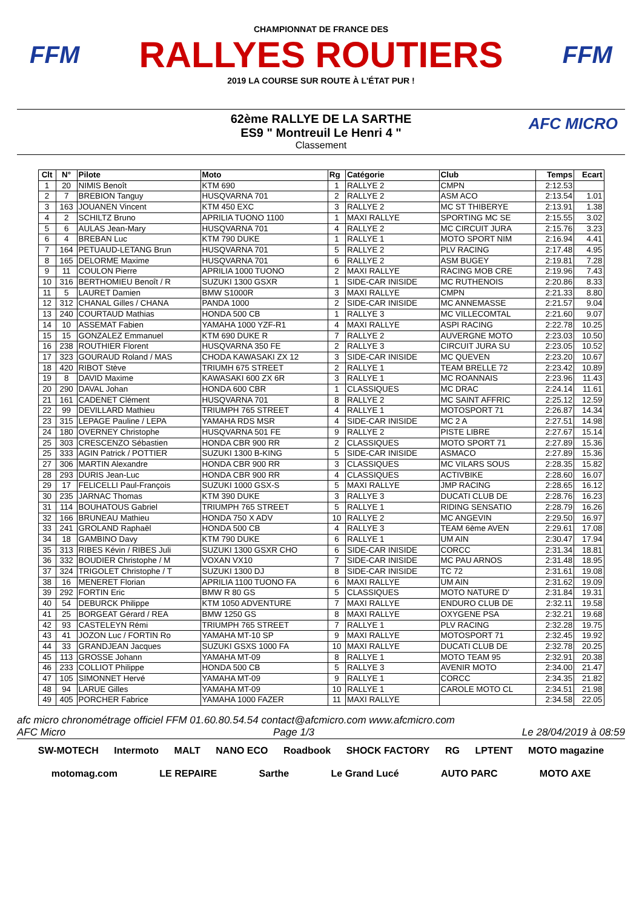FFM
CHAMPIONNAT DE FRANCE DES
RALLYES ROUTIERS
2019 LA COURSE SUR ROUTE À L'ÉTAT PUR !
FFM
62ème RALLYE DE LA SARTHE
ES9 " Montreuil Le Henri 4 "
Classement
AFC MICRO
| Clt | N° | Pilote | Moto | Rg | Catégorie | Club | Temps | Ecart |
| --- | --- | --- | --- | --- | --- | --- | --- | --- |
| 1 | 20 | NIMIS Benoît | KTM 690 | 1 | RALLYE 2 | CMPN | 2:12.53 | |
| 2 | 7 | BREBION Tanguy | HUSQVARNA 701 | 2 | RALLYE 2 | ASM ACO | 2:13.54 | 1.01 |
| 3 | 163 | JOUANEN Vincent | KTM 450 EXC | 3 | RALLYE 2 | MC ST THIBERYE | 2:13.91 | 1.38 |
| 4 | 2 | SCHILTZ Bruno | APRILIA TUONO 1100 | 1 | MAXI RALLYE | SPORTING MC SE | 2:15.55 | 3.02 |
| 5 | 6 | AULAS Jean-Mary | HUSQVARNA 701 | 4 | RALLYE 2 | MC CIRCUIT JURA | 2:15.76 | 3.23 |
| 6 | 4 | BREBAN Luc | KTM 790 DUKE | 1 | RALLYE 1 | MOTO SPORT NIM | 2:16.94 | 4.41 |
| 7 | 164 | PETUAUD-LETANG Brun | HUSQVARNA 701 | 5 | RALLYE 2 | PLV RACING | 2:17.48 | 4.95 |
| 8 | 165 | DELORME Maxime | HUSQVARNA 701 | 6 | RALLYE 2 | ASM BUGEY | 2:19.81 | 7.28 |
| 9 | 11 | COULON Pierre | APRILIA 1000 TUONO | 2 | MAXI RALLYE | RACING MOB CRE | 2:19.96 | 7.43 |
| 10 | 316 | BERTHOMIEU Benoît / R | SUZUKI 1300 GSXR | 1 | SIDE-CAR INISIDE | MC RUTHENOIS | 2:20.86 | 8.33 |
| 11 | 5 | LAURET Damien | BMW S1000R | 3 | MAXI RALLYE | CMPN | 2:21.33 | 8.80 |
| 12 | 312 | CHANAL Gilles / CHANA | PANDA 1000 | 2 | SIDE-CAR INISIDE | MC ANNEMASSE | 2:21.57 | 9.04 |
| 13 | 240 | COURTAUD Mathias | HONDA 500 CB | 1 | RALLYE 3 | MC VILLECOMTAL | 2:21.60 | 9.07 |
| 14 | 10 | ASSEMAT Fabien | YAMAHA 1000 YZF-R1 | 4 | MAXI RALLYE | ASPI RACING | 2:22.78 | 10.25 |
| 15 | 15 | GONZALEZ Emmanuel | KTM 690 DUKE R | 7 | RALLYE 2 | AUVERGNE MOTO | 2:23.03 | 10.50 |
| 16 | 238 | ROUTHIER Florent | HUSQVARNA 350 FE | 2 | RALLYE 3 | CIRCUIT JURA SU | 2:23.05 | 10.52 |
| 17 | 323 | GOURAUD Roland / MAS | CHODA KAWASAKI ZX 12 | 3 | SIDE-CAR INISIDE | MC QUEVEN | 2:23.20 | 10.67 |
| 18 | 420 | RIBOT Stève | TRIUMH 675 STREET | 2 | RALLYE 1 | TEAM BRELLE 72 | 2:23.42 | 10.89 |
| 19 | 8 | DAVID Maxime | KAWASAKI 600 ZX 6R | 3 | RALLYE 1 | MC ROANNAIS | 2:23.96 | 11.43 |
| 20 | 290 | DAVAL Johan | HONDA 600 CBR | 1 | CLASSIQUES | MC DRAC | 2:24.14 | 11.61 |
| 21 | 161 | CADENET Clément | HUSQVARNA 701 | 8 | RALLYE 2 | MC SAINT AFFRIC | 2:25.12 | 12.59 |
| 22 | 99 | DEVILLARD Mathieu | TRIUMPH 765 STREET | 4 | RALLYE 1 | MOTOSPORT 71 | 2:26.87 | 14.34 |
| 23 | 315 | LEPAGE Pauline / LEPA | YAMAHA RDS MSR | 4 | SIDE-CAR INISIDE | MC 2 A | 2:27.51 | 14.98 |
| 24 | 180 | OVERNEY Christophe | HUSQVARNA 501 FE | 9 | RALLYE 2 | PISTE LIBRE | 2:27.67 | 15.14 |
| 25 | 303 | CRESCENZO Sébastien | HONDA CBR 900 RR | 2 | CLASSIQUES | MOTO SPORT 71 | 2:27.89 | 15.36 |
| 25 | 333 | AGIN Patrick / POTTIER | SUZUKI 1300 B-KING | 5 | SIDE-CAR INISIDE | ASMACO | 2:27.89 | 15.36 |
| 27 | 306 | MARTIN Alexandre | HONDA CBR 900 RR | 3 | CLASSIQUES | MC VILARS SOUS | 2:28.35 | 15.82 |
| 28 | 293 | DURIS Jean-Luc | HONDA CBR 900 RR | 4 | CLASSIQUES | ACTIVBIKE | 2:28.60 | 16.07 |
| 29 | 17 | FELICELLI Paul-François | SUZUKI 1000 GSX-S | 5 | MAXI RALLYE | JMP RACING | 2:28.65 | 16.12 |
| 30 | 235 | JARNAC Thomas | KTM 390 DUKE | 3 | RALLYE 3 | DUCATI CLUB DE | 2:28.76 | 16.23 |
| 31 | 114 | BOUHATOUS Gabriel | TRIUMPH 765 STREET | 5 | RALLYE 1 | RIDING SENSATIO | 2:28.79 | 16.26 |
| 32 | 166 | BRUNEAU Mathieu | HONDA 750 X ADV | 10 | RALLYE 2 | MC ANGEVIN | 2:29.50 | 16.97 |
| 33 | 241 | GROLAND Raphaël | HONDA 500 CB | 4 | RALLYE 3 | TEAM 6ème AVEN | 2:29.61 | 17.08 |
| 34 | 18 | GAMBINO Davy | KTM 790 DUKE | 6 | RALLYE 1 | UM AIN | 2:30.47 | 17.94 |
| 35 | 313 | RIBES Kévin / RIBES Juli | SUZUKI 1300 GSXR CHO | 6 | SIDE-CAR INISIDE | CORCC | 2:31.34 | 18.81 |
| 36 | 332 | BOUDIER Christophe / M | VOXAN VX10 | 7 | SIDE-CAR INISIDE | MC PAU ARNOS | 2:31.48 | 18.95 |
| 37 | 324 | TRIGOLET Christophe / T | SUZUKI 1300 DJ | 8 | SIDE-CAR INISIDE | TC 72 | 2:31.61 | 19.08 |
| 38 | 16 | MENERET Florian | APRILIA 1100 TUONO FA | 6 | MAXI RALLYE | UM AIN | 2:31.62 | 19.09 |
| 39 | 292 | FORTIN Eric | BMW R 80 GS | 5 | CLASSIQUES | MOTO NATURE D' | 2:31.84 | 19.31 |
| 40 | 54 | DEBURCK Philippe | KTM 1050 ADVENTURE | 7 | MAXI RALLYE | ENDURO CLUB DE | 2:32.11 | 19.58 |
| 41 | 25 | BORGEAT Gérard / REA | BMW 1250 GS | 8 | MAXI RALLYE | OXYGENE PSA | 2:32.21 | 19.68 |
| 42 | 93 | CASTELEYN Rémi | TRIUMPH 765 STREET | 7 | RALLYE 1 | PLV RACING | 2:32.28 | 19.75 |
| 43 | 41 | JOZON Luc / FORTIN Ro | YAMAHA MT-10 SP | 9 | MAXI RALLYE | MOTOSPORT 71 | 2:32.45 | 19.92 |
| 44 | 33 | GRANDJEAN Jacques | SUZUKI GSXS 1000 FA | 10 | MAXI RALLYE | DUCATI CLUB DE | 2:32.78 | 20.25 |
| 45 | 113 | GROSSE Johann | YAMAHA MT-09 | 8 | RALLYE 1 | MOTO TEAM 95 | 2:32.91 | 20.38 |
| 46 | 233 | COLLIOT Philippe | HONDA 500 CB | 5 | RALLYE 3 | AVENIR MOTO | 2:34.00 | 21.47 |
| 47 | 105 | SIMONNET Hervé | YAMAHA MT-09 | 9 | RALLYE 1 | CORCC | 2:34.35 | 21.82 |
| 48 | 94 | LARUE Gilles | YAMAHA MT-09 | 10 | RALLYE 1 | CAROLE MOTO CL | 2:34.51 | 21.98 |
| 49 | 405 | PORCHER Fabrice | YAMAHA 1000 FAZER | 11 | MAXI RALLYE | | 2:34.58 | 22.05 |
afc micro chronométrage officiel FFM 01.60.80.54.54 contact@afcmicro.com www.afcmicro.com
AFC Micro Page 1/3 Le 28/04/2019 à 08:59
SW-MOTECH Intermoto MALT NANO ECO Roadbook SHOCK FACTORY RG LPTENT MOTO magazine motomag.com LE REPAIRE Sarthe Le Grand Lucé AUTO PARC MOTO AXE